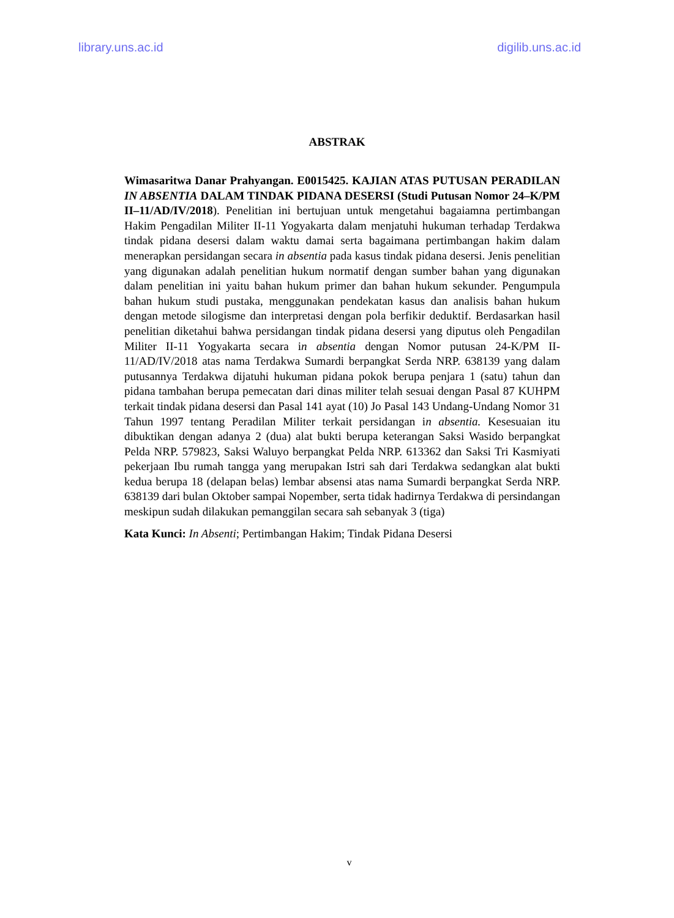library.uns.ac.id digilib.uns.ac.id
ABSTRAK
Wimasaritwa Danar Prahyangan. E0015425. KAJIAN ATAS PUTUSAN PERADILAN IN ABSENTIA DALAM TINDAK PIDANA DESERSI (Studi Putusan Nomor 24–K/PM II–11/AD/IV/2018). Penelitian ini bertujuan untuk mengetahui bagaiamna pertimbangan Hakim Pengadilan Militer II-11 Yogyakarta dalam menjatuhi hukuman terhadap Terdakwa tindak pidana desersi dalam waktu damai serta bagaimana pertimbangan hakim dalam menerapkan persidangan secara in absentia pada kasus tindak pidana desersi. Jenis penelitian yang digunakan adalah penelitian hukum normatif dengan sumber bahan yang digunakan dalam penelitian ini yaitu bahan hukum primer dan bahan hukum sekunder. Pengumpula bahan hukum studi pustaka, menggunakan pendekatan kasus dan analisis bahan hukum dengan metode silogisme dan interpretasi dengan pola berfikir deduktif. Berdasarkan hasil penelitian diketahui bahwa persidangan tindak pidana desersi yang diputus oleh Pengadilan Militer II-11 Yogyakarta secara in absentia dengan Nomor putusan 24-K/PM II-11/AD/IV/2018 atas nama Terdakwa Sumardi berpangkat Serda NRP. 638139 yang dalam putusannya Terdakwa dijatuhi hukuman pidana pokok berupa penjara 1 (satu) tahun dan pidana tambahan berupa pemecatan dari dinas militer telah sesuai dengan Pasal 87 KUHPM terkait tindak pidana desersi dan Pasal 141 ayat (10) Jo Pasal 143 Undang-Undang Nomor 31 Tahun 1997 tentang Peradilan Militer terkait persidangan in absentia. Kesesuaian itu dibuktikan dengan adanya 2 (dua) alat bukti berupa keterangan Saksi Wasido berpangkat Pelda NRP. 579823, Saksi Waluyo berpangkat Pelda NRP. 613362 dan Saksi Tri Kasmiyati pekerjaan Ibu rumah tangga yang merupakan Istri sah dari Terdakwa sedangkan alat bukti kedua berupa 18 (delapan belas) lembar absensi atas nama Sumardi berpangkat Serda NRP. 638139 dari bulan Oktober sampai Nopember, serta tidak hadirnya Terdakwa di persindangan meskipun sudah dilakukan pemanggilan secara sah sebanyak 3 (tiga)
Kata Kunci: In Absenti; Pertimbangan Hakim; Tindak Pidana Desersi
v